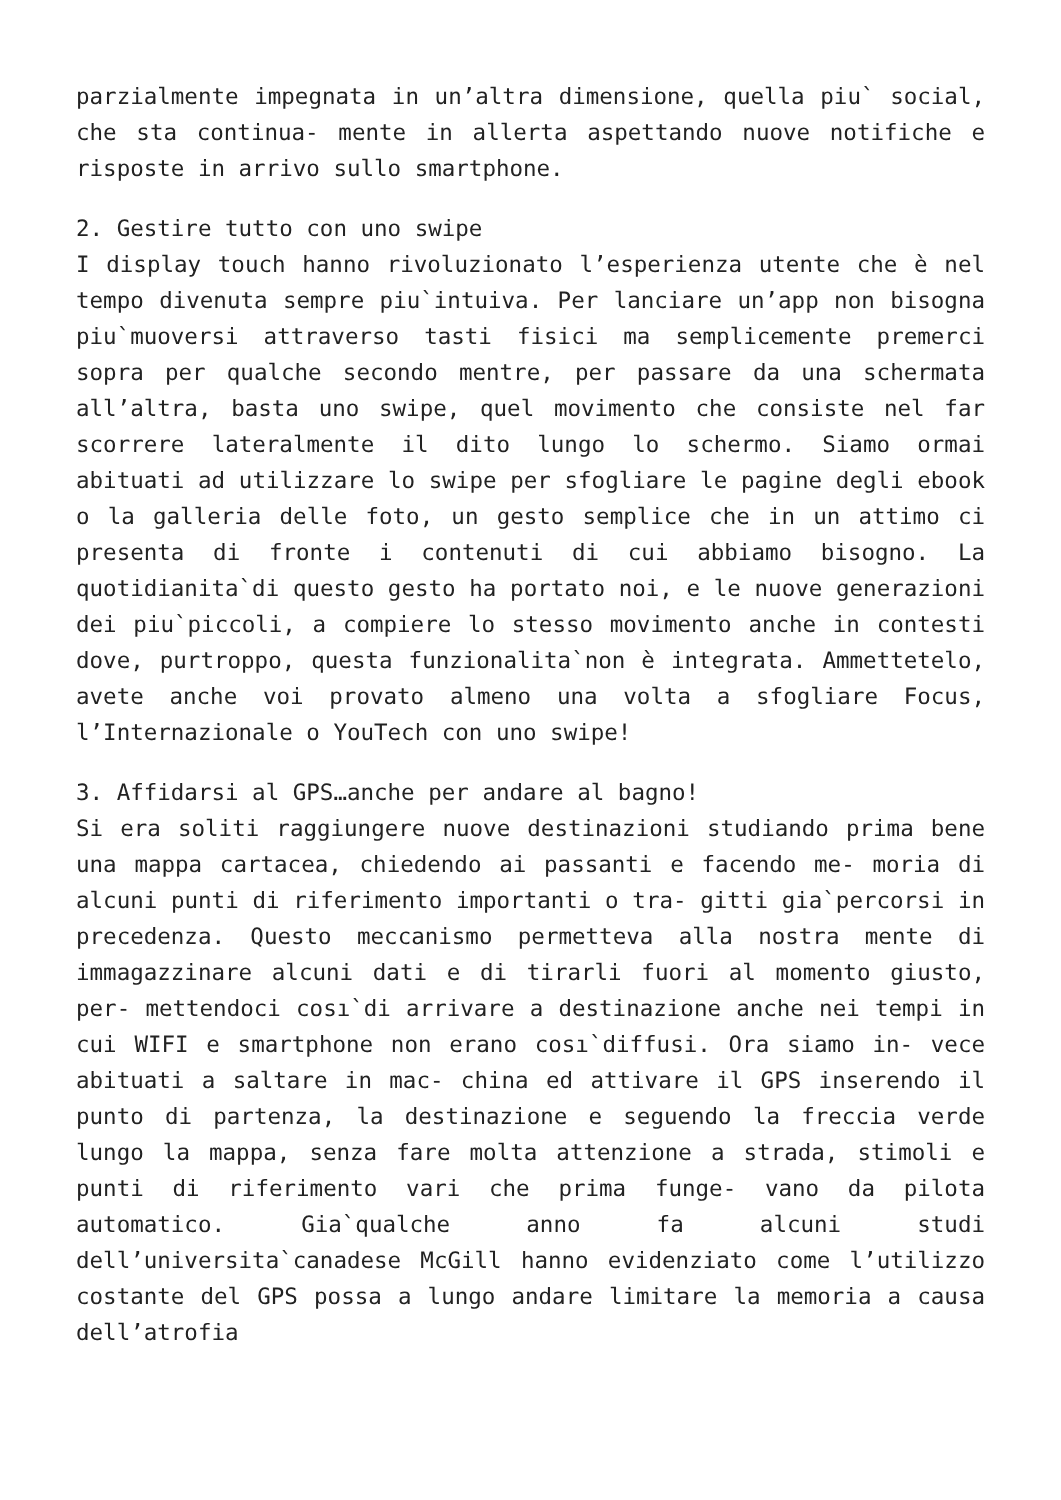parzialmente impegnata in un’altra dimensione, quella piu` social, che sta continua- mente in allerta aspettando nuove notifiche e risposte in arrivo sullo smartphone.
2. Gestire tutto con uno swipe
I display touch hanno rivoluzionato l’esperienza utente che è nel tempo divenuta sempre piu`intuiva. Per lanciare un’app non bisogna piu`muoversi attraverso tasti fisici ma semplicemente premerci sopra per qualche secondo mentre, per passare da una schermata all’altra, basta uno swipe, quel movimento che consiste nel far scorrere lateralmente il dito lungo lo schermo. Siamo ormai abituati ad utilizzare lo swipe per sfogliare le pagine degli ebook o la galleria delle foto, un gesto semplice che in un attimo ci presenta di fronte i contenuti di cui abbiamo bisogno. La quotidianita`di questo gesto ha portato noi, e le nuove generazioni dei piu`piccoli, a compiere lo stesso movimento anche in contesti dove, purtroppo, questa funzionalita`non è integrata. Ammettetelo, avete anche voi provato almeno una volta a sfogliare Focus, l’Internazionale o YouTech con uno swipe!
3. Affidarsi al GPS…anche per andare al bagno!
Si era soliti raggiungere nuove destinazioni studiando prima bene una mappa cartacea, chiedendo ai passanti e facendo me- moria di alcuni punti di riferimento importanti o tra- gitti gia`percorsi in precedenza. Questo meccanismo permetteva alla nostra mente di immagazzinare alcuni dati e di tirarli fuori al momento giusto, per- mettendoci cosı`di arrivare a destinazione anche nei tempi in cui WIFI e smartphone non erano cosı`diffusi. Ora siamo in- vece abituati a saltare in mac- china ed attivare il GPS inserendo il punto di partenza, la destinazione e seguendo la freccia verde lungo la mappa, senza fare molta attenzione a strada, stimoli e punti di riferimento vari che prima funge- vano da pilota automatico. Gia`qualche anno fa alcuni studi dell’universita`canadese McGill hanno evidenziato come l’utilizzo costante del GPS possa a lungo andare limitare la memoria a causa dell’atrofia